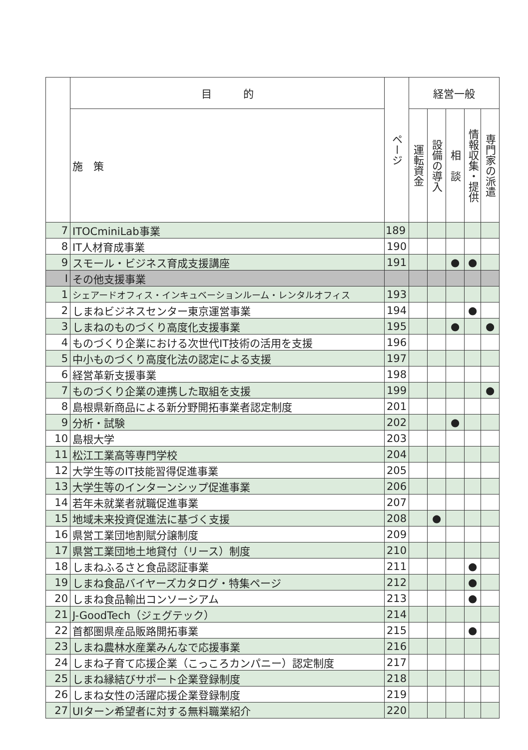| | 目 的 | ページ | 経営一般 | | | | |
| --- | --- | --- | --- | --- | --- | --- | --- |
| | 施 策 | | 運転資金 | 設備の導入 | 相 談 | 情報収集・提供 | 専門家の派遣 |
| 7 | ITOCminiLab事業 | 189 | | | | | |
| 8 | IT人材育成事業 | 190 | | | | | |
| 9 | スモール・ビジネス育成支援講座 | 191 | | | ● | ● | |
| I | その他支援事業 | | | | | | |
| 1 | シェアードオフィス・インキュベーションルーム・レンタルオフィス | 193 | | | | | |
| 2 | しまねビジネスセンター東京運営事業 | 194 | | | | ● | |
| 3 | しまねのものづくり高度化支援事業 | 195 | | | ● | | ● |
| 4 | ものづくり企業における次世代IT技術の活用を支援 | 196 | | | | | |
| 5 | 中小ものづくり高度化法の認定による支援 | 197 | | | | | |
| 6 | 経営革新支援事業 | 198 | | | | | |
| 7 | ものづくり企業の連携した取組を支援 | 199 | | | | | ● |
| 8 | 島根県新商品による新分野開拓事業者認定制度 | 201 | | | | | |
| 9 | 分析・試験 | 202 | | | ● | | |
| 10 | 島根大学 | 203 | | | | | |
| 11 | 松江工業高等専門学校 | 204 | | | | | |
| 12 | 大学生等のIT技能習得促進事業 | 205 | | | | | |
| 13 | 大学生等のインターンシップ促進事業 | 206 | | | | | |
| 14 | 若年未就業者就職促進事業 | 207 | | | | | |
| 15 | 地域未来投資促進法に基づく支援 | 208 | | ● | | | |
| 16 | 県営工業団地割賦分譲制度 | 209 | | | | | |
| 17 | 県営工業団地土地貸付（リース）制度 | 210 | | | | | |
| 18 | しまねふるさと食品認証事業 | 211 | | | | ● | |
| 19 | しまね食品バイヤーズカタログ・特集ページ | 212 | | | | ● | |
| 20 | しまね食品輸出コンソーシアム | 213 | | | | ● | |
| 21 | J-GoodTech（ジェグテック） | 214 | | | | | |
| 22 | 首都圏県産品販路開拓事業 | 215 | | | | ● | |
| 23 | しまね農林水産業みんなで応援事業 | 216 | | | | | |
| 24 | しまね子育て応援企業（こっころカンパニー）認定制度 | 217 | | | | | |
| 25 | しまね縁結びサポート企業登録制度 | 218 | | | | | |
| 26 | しまね女性の活躍応援企業登録制度 | 219 | | | | | |
| 27 | UIターン希望者に対する無料職業紹介 | 220 | | | | | |